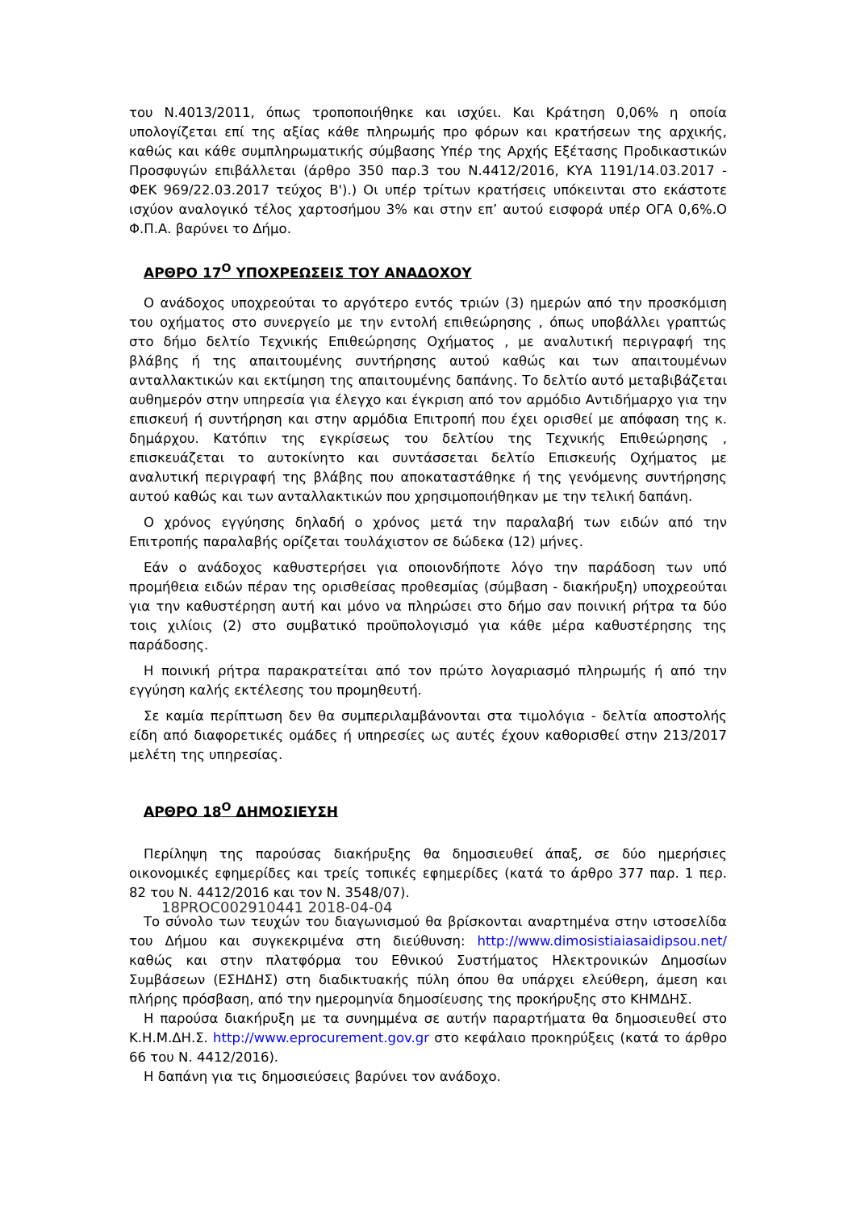του Ν.4013/2011, όπως τροποποιήθηκε και ισχύει. Και Κράτηση 0,06% η οποία υπολογίζεται επί της αξίας κάθε πληρωμής προ φόρων και κρατήσεων της αρχικής, καθώς και κάθε συμπληρωματικής σύμβασης Υπέρ της Αρχής Εξέτασης Προδικαστικών Προσφυγών επιβάλλεται (άρθρο 350 παρ.3 του Ν.4412/2016, ΚΥΑ 1191/14.03.2017 - ΦΕΚ 969/22.03.2017 τεύχος Β').) Οι υπέρ τρίτων κρατήσεις υπόκεινται στο εκάστοτε ισχύον αναλογικό τέλος χαρτοσήμου 3% και στην επ’ αυτού εισφορά υπέρ ΟΓΑ 0,6%.Ο Φ.Π.Α. βαρύνει το Δήμο.
ΑΡΘΡΟ 17<sup>Ο</sup> ΥΠΟΧΡΕΩΣΕΙΣ ΤΟΥ ΑΝΑΔΟΧΟΥ
Ο ανάδοχος υποχρεούται το αργότερο εντός τριών (3) ημερών από την προσκόμιση του οχήματος στο συνεργείο με την εντολή επιθεώρησης , όπως υποβάλλει γραπτώς στο δήμο δελτίο Τεχνικής Επιθεώρησης Οχήματος , με αναλυτική περιγραφή της βλάβης ή της απαιτουμένης συντήρησης αυτού καθώς και των απαιτουμένων ανταλλακτικών και εκτίμηση της απαιτουμένης δαπάνης. Το δελτίο αυτό μεταβιβάζεται αυθημερόν στην υπηρεσία για έλεγχο και έγκριση από τον αρμόδιο Αντιδήμαρχο για την επισκευή ή συντήρηση και στην αρμόδια Επιτροπή που έχει ορισθεί με απόφαση της κ. δημάρχου. Κατόπιν της εγκρίσεως του δελτίου της Τεχνικής Επιθεώρησης , επισκευάζεται το αυτοκίνητο και συντάσσεται δελτίο Επισκευής Οχήματος με αναλυτική περιγραφή της βλάβης που αποκαταστάθηκε ή της γενόμενης συντήρησης αυτού καθώς και των ανταλλακτικών που χρησιμοποιήθηκαν με την τελική δαπάνη.
Ο χρόνος εγγύησης δηλαδή ο χρόνος μετά την παραλαβή των ειδών από την Επιτροπής παραλαβής ορίζεται τουλάχιστον σε δώδεκα (12) μήνες.
Εάν ο ανάδοχος καθυστερήσει για οποιονδήποτε λόγο την παράδοση των υπό προμήθεια ειδών πέραν της ορισθείσας προθεσμίας (σύμβαση - διακήρυξη) υποχρεούται για την καθυστέρηση αυτή και μόνο να πληρώσει στο δήμο σαν ποινική ρήτρα τα δύο τοις χιλίοις (2) στο συμβατικό προϋπολογισμό για κάθε μέρα καθυστέρησης της παράδοσης.
Η ποινική ρήτρα παρακρατείται από τον πρώτο λογαριασμό πληρωμής ή από την εγγύηση καλής εκτέλεσης του προμηθευτή.
Σε καμία περίπτωση δεν θα συμπεριλαμβάνονται στα τιμολόγια - δελτία αποστολής είδη από διαφορετικές ομάδες ή υπηρεσίες ως αυτές έχουν καθορισθεί στην 213/2017 μελέτη της υπηρεσίας.
ΑΡΘΡΟ 18<sup>Ο</sup> ΔΗΜΟΣΙΕΥΣΗ
Περίληψη της παρούσας διακήρυξης θα δημοσιευθεί άπαξ, σε δύο ημερήσιες οικονομικές εφημερίδες και τρείς τοπικές εφημερίδες (κατά το άρθρο 377 παρ. 1 περ. 82 του Ν. 4412/2016 και τον Ν. 3548/07).
18PROC002910441 2018-04-04
Το σύνολο των τευχών του διαγωνισμού θα βρίσκονται αναρτημένα στην ιστοσελίδα του Δήμου και συγκεκριμένα στη διεύθυνση: http://www.dimosistiaiasaidipsou.net/ καθώς και στην πλατφόρμα του Εθνικού Συστήματος Ηλεκτρονικών Δημοσίων Συμβάσεων (ΕΣΗΔΗΣ) στη διαδικτυακής πύλη όπου θα υπάρχει ελεύθερη, άμεση και πλήρης πρόσβαση, από την ημερομηνία δημοσίευσης της προκήρυξης στο ΚΗΜΔΗΣ.
Η παρούσα διακήρυξη με τα συνημμένα σε αυτήν παραρτήματα θα δημοσιευθεί στο Κ.Η.Μ.ΔΗ.Σ. http://www.eprocurement.gov.gr στο κεφάλαιο προκηρύξεις (κατά το άρθρο 66 του Ν. 4412/2016).
Η δαπάνη για τις δημοσιεύσεις βαρύνει τον ανάδοχο.